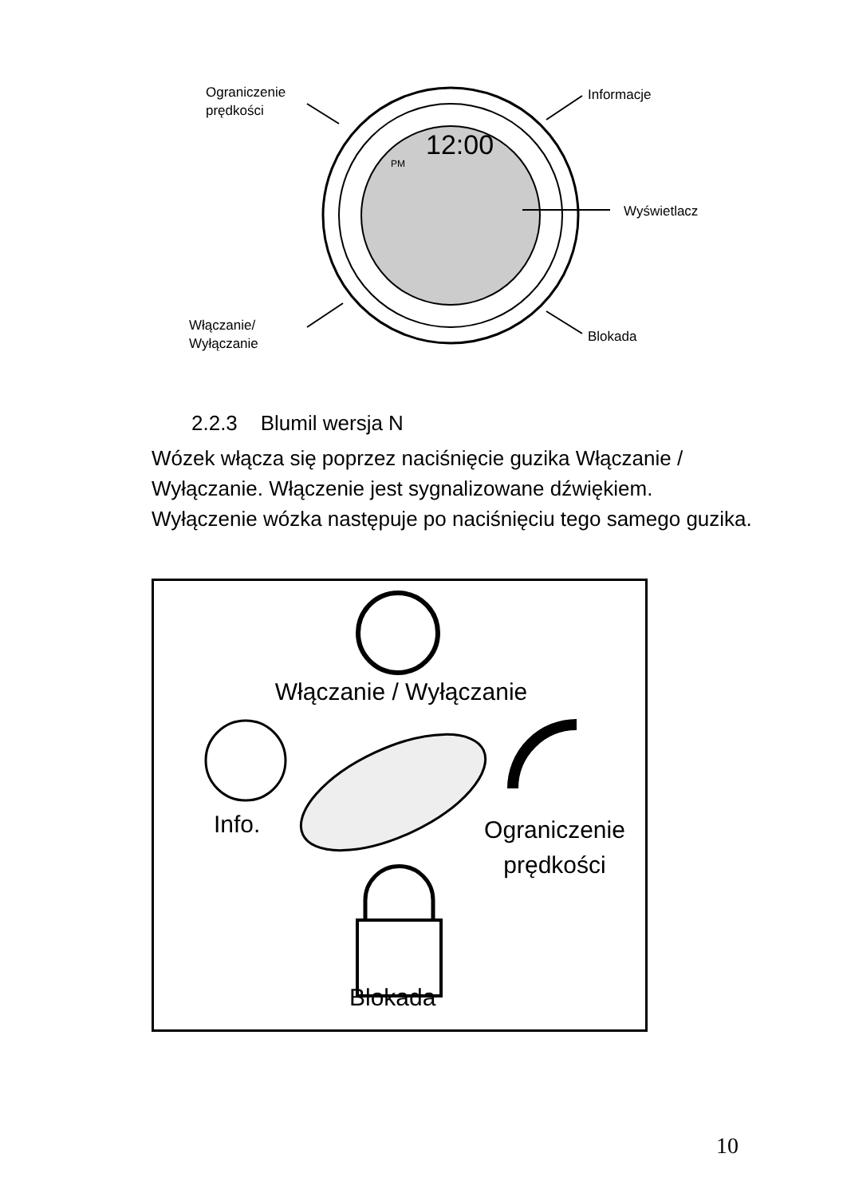Ograniczenie
prędkości
Informacje
12:00
PM
Wyświetlacz
Włączanie/
Wyłączanie
Blokada
2.2.3 Blumil wersja N
Wózek włącza się poprzez naciśnięcie guzika Włączanie / Wyłączanie. Włączenie jest sygnalizowane dźwiękiem. Wyłączenie wózka następuje po naciśnięciu tego samego guzika.
Włączanie / Wyłączanie
Info.
Ograniczenie
prędkości
Blokada
10